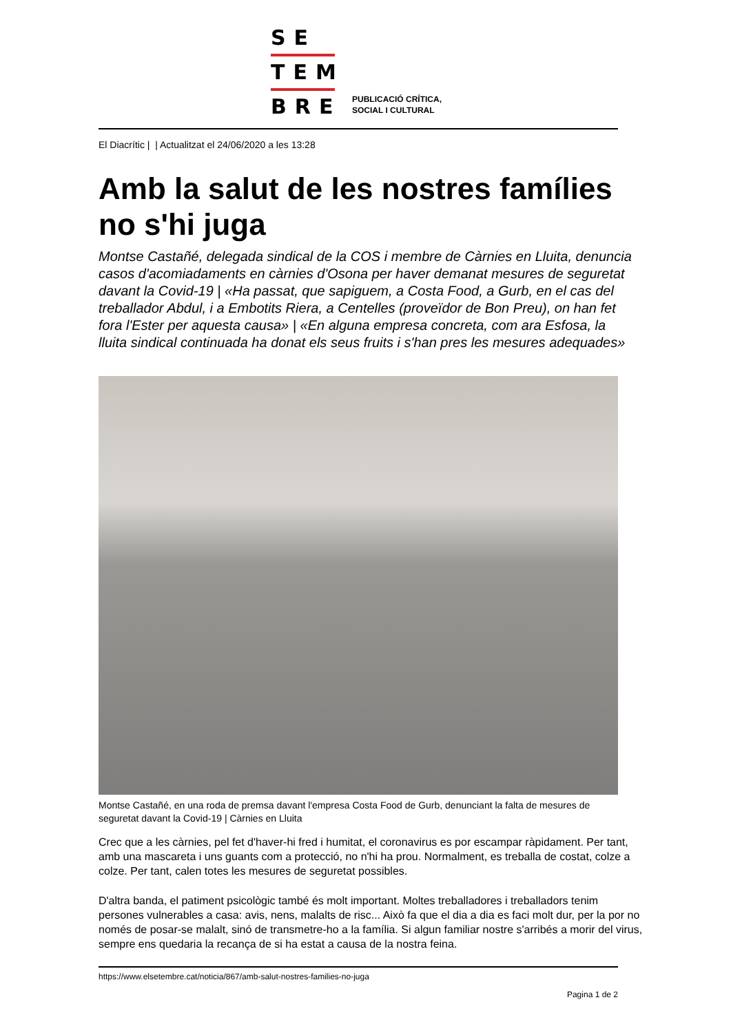SE
TEM
BRE
PUBLICACIÓ CRÍTICA,
SOCIAL I CULTURAL
El Diacrític | | Actualitzat el 24/06/2020 a les 13:28
Amb la salut de les nostres famílies no s'hi juga
Montse Castañé, delegada sindical de la COS i membre de Càrnies en Lluita, denuncia casos d'acomiadaments en càrnies d'Osona per haver demanat mesures de seguretat davant la Covid-19 | «Ha passat, que sapiguem, a Costa Food, a Gurb, en el cas del treballador Abdul, i a Embotits Riera, a Centelles (proveïdor de Bon Preu), on han fet fora l'Ester per aquesta causa» | «En alguna empresa concreta, com ara Esfosa, la lluita sindical continuada ha donat els seus fruits i s'han pres les mesures adequades»
Montse Castañé, en una roda de premsa davant l'empresa Costa Food de Gurb, denunciant la falta de mesures de seguretat davant la Covid-19 | Càrnies en Lluita
Crec que a les càrnies, pel fet d'haver-hi fred i humitat, el coronavirus es por escampar ràpidament. Per tant, amb una mascareta i uns guants com a protecció, no n'hi ha prou. Normalment, es treballa de costat, colze a colze. Per tant, calen totes les mesures de seguretat possibles.
D'altra banda, el patiment psicològic també és molt important. Moltes treballadores i treballadors tenim persones vulnerables a casa: avis, nens, malalts de risc... Això fa que el dia a dia es faci molt dur, per la por no només de posar-se malalt, sinó de transmetre-ho a la família. Si algun familiar nostre s'arribés a morir del virus, sempre ens quedaria la recança de si ha estat a causa de la nostra feina.
https://www.elsetembre.cat/noticia/867/amb-salut-nostres-families-no-juga
Pagina 1 de 2